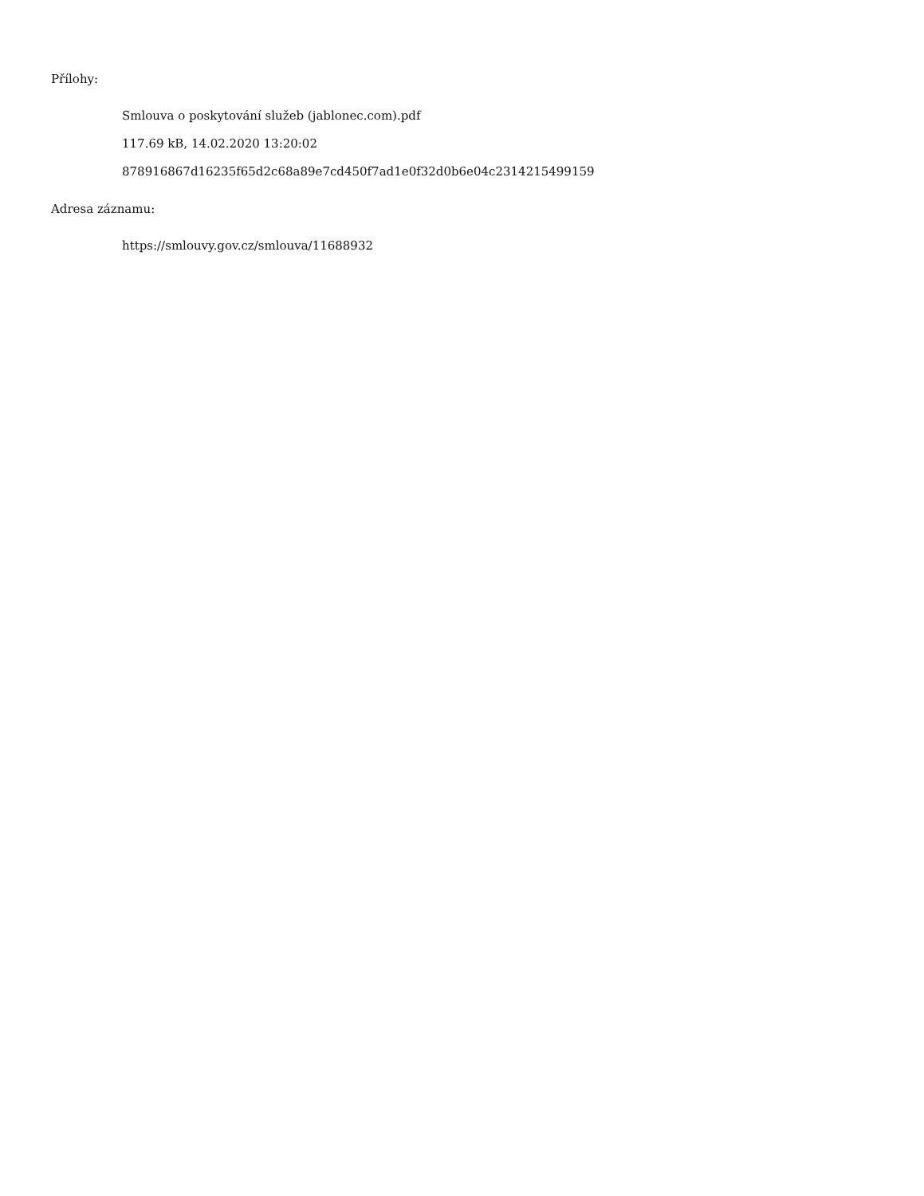Přílohy:
Smlouva o poskytování služeb (jablonec.com).pdf
117.69 kB, 14.02.2020 13:20:02
878916867d16235f65d2c68a89e7cd450f7ad1e0f32d0b6e04c2314215499159
Adresa záznamu:
https://smlouvy.gov.cz/smlouva/11688932